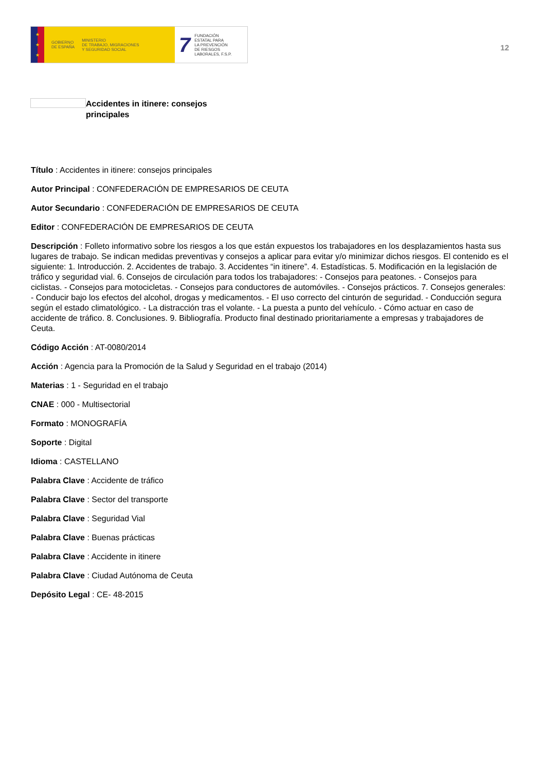★
★
★
GOBIERNO
DE ESPAÑA MINISTERIO
DE TRABAJO, MIGRACIONES
Y SEGURIDAD SOCIAL
7 FUNDACIÓN
ESTATAL PARA
LA PREVENCIÓN
DE RIESGOS
LABORALES, F.S.P.
12
Accidentes in itinere: consejos principales
Título : Accidentes in itinere: consejos principales
Autor Principal : CONFEDERACIÓN DE EMPRESARIOS DE CEUTA
Autor Secundario : CONFEDERACIÓN DE EMPRESARIOS DE CEUTA
Editor : CONFEDERACIÓN DE EMPRESARIOS DE CEUTA
Descripción : Folleto informativo sobre los riesgos a los que están expuestos los trabajadores en los desplazamientos hasta sus lugares de trabajo. Se indican medidas preventivas y consejos a aplicar para evitar y/o minimizar dichos riesgos. El contenido es el siguiente: 1. Introducción. 2. Accidentes de trabajo. 3. Accidentes “in itinere”. 4. Estadísticas. 5. Modificación en la legislación de tráfico y seguridad vial. 6. Consejos de circulación para todos los trabajadores: - Consejos para peatones. - Consejos para ciclistas. - Consejos para motocicletas. - Consejos para conductores de automóviles. - Consejos prácticos. 7. Consejos generales: - Conducir bajo los efectos del alcohol, drogas y medicamentos. - El uso correcto del cinturón de seguridad. - Conducción segura según el estado climatológico. - La distracción tras el volante. - La puesta a punto del vehículo. - Cómo actuar en caso de accidente de tráfico. 8. Conclusiones. 9. Bibliografía. Producto final destinado prioritariamente a empresas y trabajadores de Ceuta.
Código Acción : AT-0080/2014
Acción : Agencia para la Promoción de la Salud y Seguridad en el trabajo (2014)
Materias : 1 - Seguridad en el trabajo
CNAE : 000 - Multisectorial
Formato : MONOGRAFÍA
Soporte : Digital
Idioma : CASTELLANO
Palabra Clave : Accidente de tráfico
Palabra Clave : Sector del transporte
Palabra Clave : Seguridad Vial
Palabra Clave : Buenas prácticas
Palabra Clave : Accidente in itinere
Palabra Clave : Ciudad Autónoma de Ceuta
Depósito Legal : CE- 48-2015